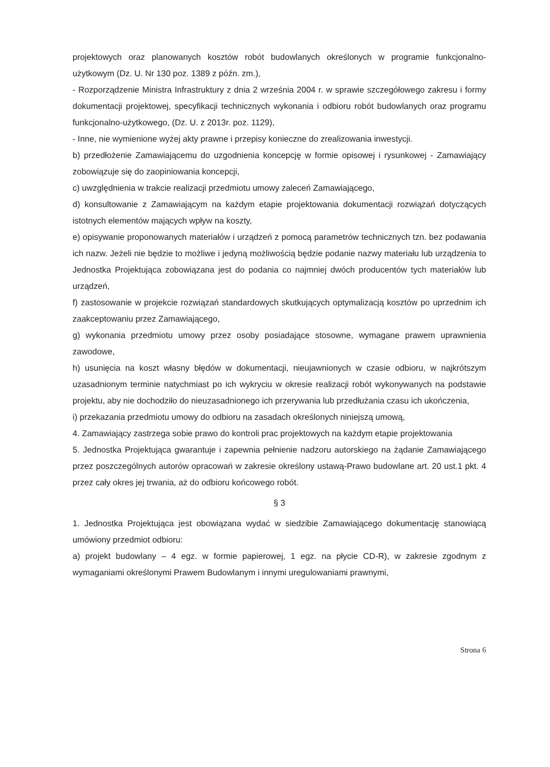projektowych oraz planowanych kosztów robót budowlanych określonych w programie funkcjonalno-użytkowym (Dz. U. Nr 130 poz. 1389 z późn. zm.),
- Rozporządzenie Ministra Infrastruktury z dnia 2 września 2004 r. w sprawie szczegółowego zakresu i formy dokumentacji projektowej, specyfikacji technicznych wykonania i odbioru robót budowlanych oraz programu funkcjonalno-użytkowego, (Dz. U. z 2013r. poz. 1129),
- Inne, nie wymienione wyżej akty prawne i przepisy konieczne do zrealizowania inwestycji.
b) przedłożenie Zamawiającemu do uzgodnienia koncepcję w formie opisowej i rysunkowej - Zamawiający zobowiązuje się do zaopiniowania koncepcji,
c) uwzględnienia w trakcie realizacji przedmiotu umowy zaleceń Zamawiającego,
d) konsultowanie z Zamawiającym na każdym etapie projektowania dokumentacji rozwiązań dotyczących istotnych elementów mających wpływ na koszty,
e) opisywanie proponowanych materiałów i urządzeń z pomocą parametrów technicznych tzn. bez podawania ich nazw. Jeżeli nie będzie to możliwe i jedyną możliwością będzie podanie nazwy materiału lub urządzenia to Jednostka Projektująca zobowiązana jest do podania co najmniej dwóch producentów tych materiałów lub urządzeń,
f) zastosowanie w projekcie rozwiązań standardowych skutkujących optymalizacją kosztów po uprzednim ich zaakceptowaniu przez Zamawiającego,
g) wykonania przedmiotu umowy przez osoby posiadające stosowne, wymagane prawem uprawnienia zawodowe,
h) usunięcia na koszt własny błędów w dokumentacji, nieujawnionych w czasie odbioru, w najkrótszym uzasadnionym terminie natychmiast po ich wykryciu w okresie realizacji robót wykonywanych na podstawie projektu, aby nie dochodziło do nieuzasadnionego ich przerywania lub przedłużania czasu ich ukończenia,
i) przekazania przedmiotu umowy do odbioru na zasadach określonych niniejszą umową,
4. Zamawiający zastrzega sobie prawo do kontroli prac projektowych na każdym etapie projektowania
5. Jednostka Projektująca gwarantuje i zapewnia pełnienie nadzoru autorskiego na żądanie Zamawiającego przez poszczególnych autorów opracowań w zakresie określony ustawą-Prawo budowlane art. 20 ust.1 pkt. 4 przez cały okres jej trwania, aż do odbioru końcowego robót.
§ 3
1. Jednostka Projektująca jest obowiązana wydać w siedzibie Zamawiającego dokumentację stanowiącą umówiony przedmiot odbioru:
a) projekt budowlany – 4 egz. w formie papierowej, 1 egz. na płycie CD-R), w zakresie zgodnym z wymaganiami określonymi Prawem Budowlanym i innymi uregulowaniami prawnymi,
Strona 6